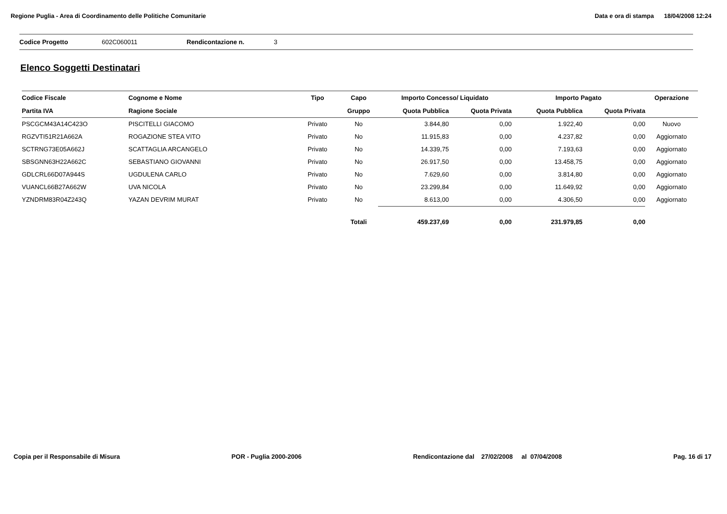Regione Puglia - Area di Coordinamento delle Politiche Comunitarie Data e ora di stampa 18/04/2008 12:24
Codice Progetto 602C060011 Rendicontazione n. 3
Elenco Soggetti Destinatari
| Codice Fiscale | Cognome e Nome | Tipo | Capo | Importo Concesso/ Liquidato | | Importo Pagato | | Operazione |
| --- | --- | --- | --- | --- | --- | --- | --- | --- |
| Partita IVA | Ragione Sociale | | Gruppo | Quota Pubblica | Quota Privata | Quota Pubblica | Quota Privata | |
| PSCGCM43A14C423O | PISCITELLI GIACOMO | Privato | No | 3.844,80 | 0,00 | 1.922,40 | 0,00 | Nuovo |
| RGZVTI51R21A662A | ROGAZIONE STEA VITO | Privato | No | 11.915,83 | 0,00 | 4.237,82 | 0,00 | Aggiornato |
| SCTRNG73E05A662J | SCATTAGLIA ARCANGELO | Privato | No | 14.339,75 | 0,00 | 7.193,63 | 0,00 | Aggiornato |
| SBSGNN63H22A662C | SEBASTIANO GIOVANNI | Privato | No | 26.917,50 | 0,00 | 13.458,75 | 0,00 | Aggiornato |
| GDLCRL66D07A944S | UGDULENA CARLO | Privato | No | 7.629,60 | 0,00 | 3.814,80 | 0,00 | Aggiornato |
| VUANCL66B27A662W | UVA NICOLA | Privato | No | 23.299,84 | 0,00 | 11.649,92 | 0,00 | Aggiornato |
| YZNDRM83R04Z243Q | YAZAN DEVRIM MURAT | Privato | No | 8.613,00 | 0,00 | 4.306,50 | 0,00 | Aggiornato |
| | | | Totali | 459.237,69 | 0,00 | 231.979,85 | 0,00 | |
Copia per il Responsabile di Misura POR - Puglia 2000-2006 Rendicontazione dal 27/02/2008 al 07/04/2008 Pag. 16 di 17